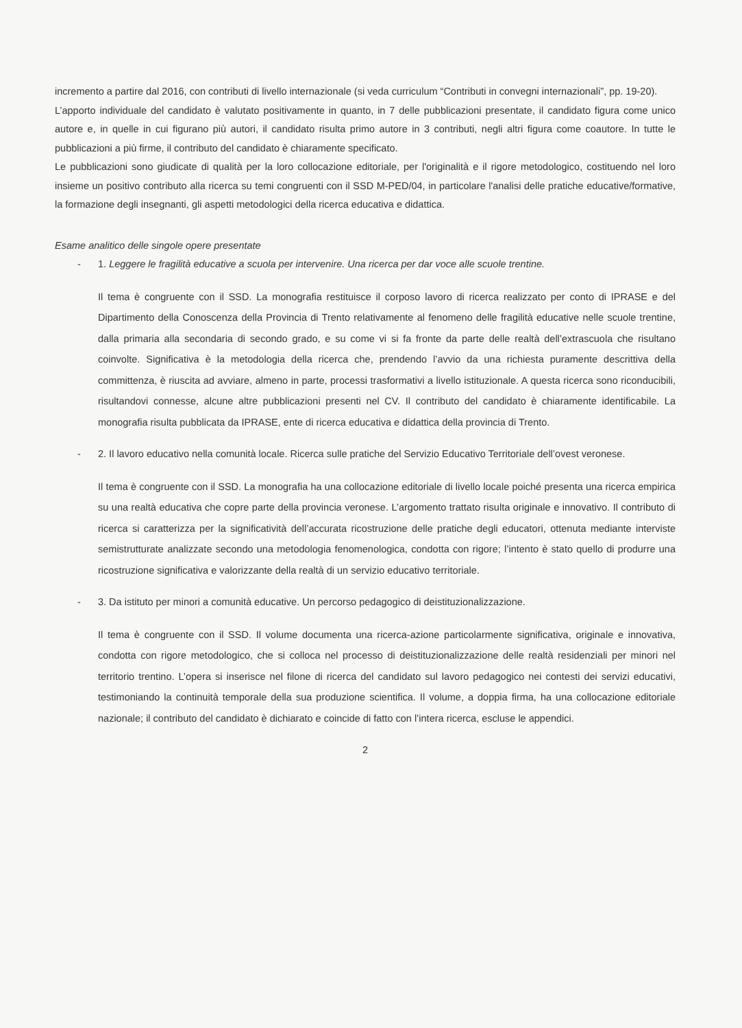incremento a partire dal 2016, con contributi di livello internazionale (si veda curriculum “Contributi in convegni internazionali”, pp. 19-20).
L’apporto individuale del candidato è valutato positivamente in quanto, in 7 delle pubblicazioni presentate, il candidato figura come unico autore e, in quelle in cui figurano più autori, il candidato risulta primo autore in 3 contributi, negli altri figura come coautore. In tutte le pubblicazioni a più firme, il contributo del candidato è chiaramente specificato.
Le pubblicazioni sono giudicate di qualità per la loro collocazione editoriale, per l'originalità e il rigore metodologico, costituendo nel loro insieme un positivo contributo alla ricerca su temi congruenti con il SSD M-PED/04, in particolare l'analisi delle pratiche educative/formative, la formazione degli insegnanti, gli aspetti metodologici della ricerca educativa e didattica.
Esame analitico delle singole opere presentate
- 1. Leggere le fragilità educative a scuola per intervenire. Una ricerca per dar voce alle scuole trentine.
Il tema è congruente con il SSD. La monografia restituisce il corposo lavoro di ricerca realizzato per conto di IPRASE e del Dipartimento della Conoscenza della Provincia di Trento relativamente al fenomeno delle fragilità educative nelle scuole trentine, dalla primaria alla secondaria di secondo grado, e su come vi si fa fronte da parte delle realtà dell’extrascuola che risultano coinvolte. Significativa è la metodologia della ricerca che, prendendo l’avvio da una richiesta puramente descrittiva della committenza, è riuscita ad avviare, almeno in parte, processi trasformativi a livello istituzionale. A questa ricerca sono riconducibili, risultandovi connesse, alcune altre pubblicazioni presenti nel CV. Il contributo del candidato è chiaramente identificabile. La monografia risulta pubblicata da IPRASE, ente di ricerca educativa e didattica della provincia di Trento.
- 2. Il lavoro educativo nella comunità locale. Ricerca sulle pratiche del Servizio Educativo Territoriale dell’ovest veronese.
Il tema è congruente con il SSD. La monografia ha una collocazione editoriale di livello locale poiché presenta una ricerca empirica su una realtà educativa che copre parte della provincia veronese. L’argomento trattato risulta originale e innovativo. Il contributo di ricerca si caratterizza per la significatività dell’accurata ricostruzione delle pratiche degli educatori, ottenuta mediante interviste semistrutturate analizzate secondo una metodologia fenomenologica, condotta con rigore; l’intento è stato quello di produrre una ricostruzione significativa e valorizzante della realtà di un servizio educativo territoriale.
- 3. Da istituto per minori a comunità educative. Un percorso pedagogico di deistituzionalizzazione.
Il tema è congruente con il SSD. Il volume documenta una ricerca-azione particolarmente significativa, originale e innovativa, condotta con rigore metodologico, che si colloca nel processo di deistituzionalizzazione delle realtà residenziali per minori nel territorio trentino. L’opera si inserisce nel filone di ricerca del candidato sul lavoro pedagogico nei contesti dei servizi educativi, testimoniando la continuità temporale della sua produzione scientifica. Il volume, a doppia firma, ha una collocazione editoriale nazionale; il contributo del candidato è dichiarato e coincide di fatto con l’intera ricerca, escluse le appendici.
2